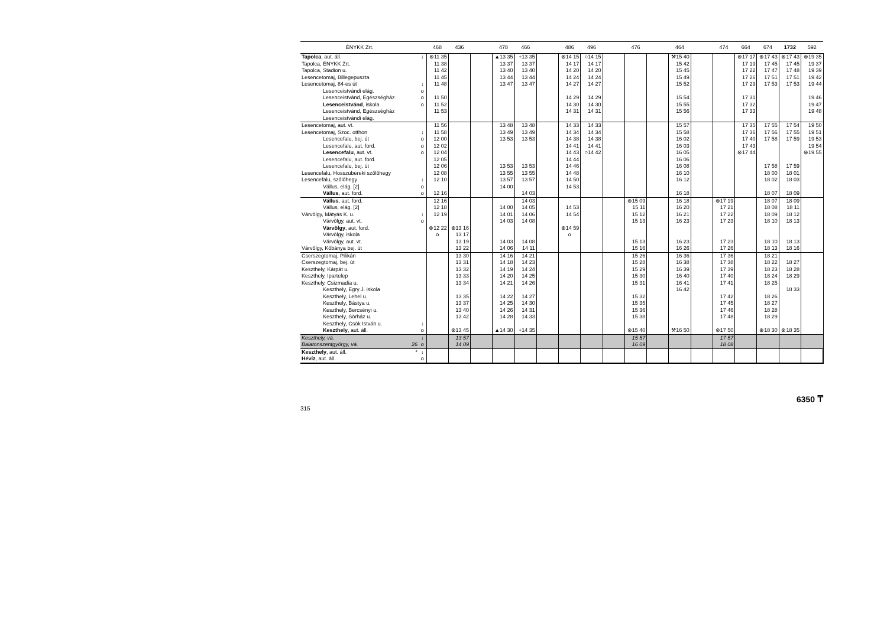| ÉNYKK Zrt. | | 468 | 436 | | 478 | 466 | | 486 | 496 | | 476 | | 464 | | 474 | 664 | 674 | 1732 | 592 |
| --- | --- | --- | --- | --- | --- | --- | --- | --- | --- | --- | --- | --- | --- | --- | --- | --- | --- | --- | --- |
| Tapolca , aut. áll. | ↓ | ⊗11 35 | | | ▲13 35 | +13 35 | | ⊗14 15 | ○14 15 | | | | ⚒15 40 | | | ⊗17 17 | ⊕17 43 | ⊗17 43 | ⊗19 35 |
| Tapolca, ÉNYKK Zrt. | | 11 38 | | | 13 37 | 13 37 | | 14 17 | 14 17 | | | | 15 42 | | | 17 19 | 17 45 | 17 45 | 19 37 |
| Tapolca, Stadion u. | | 11 42 | | | 13 40 | 13 40 | | 14 20 | 14 20 | | | | 15 45 | | | 17 22 | 17 47 | 17 48 | 19 39 |
| Lesencetomaj, Billegepuszta | | 11 45 | | | 13 44 | 13 44 | | 14 24 | 14 24 | | | | 15 49 | | | 17 26 | 17 51 | 17 51 | 19 42 |
| Lesencetomaj, 84-es út | ↓ | 11 48 | | | 13 47 | 13 47 | | 14 27 | 14 27 | | | | 15 52 | | | 17 29 | 17 53 | 17 53 | 19 44 |
| Lesenceistvándi elág. | o | | | | | | | | | | | | | | | | | | |
| Lesenceistvánd, Egészségház | o | 11 50 | | | | | | 14 29 | 14 29 | | | | 15 54 | | | 17 31 | | | 19 46 |
| Lesenceistvánd , iskola | o | 11 52 | | | | | | 14 30 | 14 30 | | | | 15 55 | | | 17 32 | | | 19 47 |
| Lesenceistvánd, Egészségház | | 11 53 | | | | | | 14 31 | 14 31 | | | | 15 56 | | | 17 33 | | | 19 48 |
| Lesenceistvándi elág. | | | | | | | | | | | | | | | | | | | |
| Lesencetomaj, aut. vt. | | 11 56 | | | 13 48 | 13 48 | | 14 33 | 14 33 | | | | 15 57 | | | 17 35 | 17 55 | 17 54 | 19 50 |
| Lesencetomaj, Szoc. otthon | ↓ | 11 58 | | | 13 49 | 13 49 | | 14 34 | 14 34 | | | | 15 58 | | | 17 36 | 17 56 | 17 55 | 19 51 |
| Lesencefalu, bej. út | o | 12 00 | | | 13 53 | 13 53 | | 14 38 | 14 38 | | | | 16 02 | | | 17 40 | 17 58 | 17 59 | 19 53 |
| Lesencefalu, aut. ford. | o | 12 02 | | | | | | 14 41 | 14 41 | | | | 16 03 | | | 17 43 | | | 19 54 |
| Lesencefalu , aut. vt. | o | 12 04 | | | | | | 14 43 | ○14 42 | | | | 16 05 | | | ⊗17 44 | | | ⊗19 55 |
| Lesencefalu, aut. ford. | | 12 05 | | | | | | 14 44 | | | | | 16 06 | | | | | | |
| Lesencefalu, bej. út | | 12 06 | | | 13 53 | 13 53 | | 14 46 | | | | | 16 08 | | | | 17 58 | 17 59 | |
| Lesencefalu, Hosszubereki szőlőhegy | | 12 08 | | | 13 55 | 13 55 | | 14 48 | | | | | 16 10 | | | | 18 00 | 18 01 | |
| Lesencefalu, szőlőhegy | ↓ | 12 10 | | | 13 57 | 13 57 | | 14 50 | | | | | 16 12 | | | | 18 02 | 18 03 | |
| Vállus, elág. [2] | o | | | | 14 00 | | | 14 53 | | | | | | | | | | | |
| Vállus , aut. ford. | o | 12 16 | | | | 14 03 | | | | | | | 16 18 | | | | 18 07 | 18 09 | |
| Vállus , aut. ford. | | 12 16 | | | | 14 03 | | | | | ⊗15 09 | | 16 18 | | ⊗17 19 | | 18 07 | 18 09 | |
| Vállus, elág. [2] | | 12 18 | | | 14 00 | 14 05 | | 14 53 | | | 15 11 | | 16 20 | | 17 21 | | 18 08 | 18 11 | |
| Várvölgy, Mátyás K. u. | ↓ | 12 19 | | | 14 01 | 14 06 | | 14 54 | | | 15 12 | | 16 21 | | 17 22 | | 18 09 | 18 12 | |
| Várvölgy, aut. vt. | o | | | | 14 03 | 14 08 | | | | | 15 13 | | 16 23 | | 17 23 | | 18 10 | 18 13 | |
| Várvölgy , aut. ford. | | ⊗12 22 | ⊗13 16 | | | | | ⊗14 59 | | | | | | | | | | | |
| Várvölgy, iskola | | o | 13 17 | | | | | o | | | | | | | | | | | |
| Várvölgy, aut. vt. | | | 13 19 | | 14 03 | 14 08 | | | | | 15 13 | | 16 23 | | 17 23 | | 18 10 | 18 13 | |
| Várvölgy, Kőbánya bej. út | | | 13 22 | | 14 06 | 14 11 | | | | | 15 16 | | 16 26 | | 17 26 | | 18 13 | 18 16 | |
| Cserszegtomaj, Pilikán | | | 13 30 | | 14 16 | 14 21 | | | | | 15 26 | | 16 36 | | 17 36 | | 18 21 | | |
| Cserszegtomaj, bej. út | | | 13 31 | | 14 18 | 14 23 | | | | | 15 28 | | 16 38 | | 17 38 | | 18 22 | 18 27 | |
| Keszthely, Kárpát u. | | | 13 32 | | 14 19 | 14 24 | | | | | 15 29 | | 16 39 | | 17 39 | | 18 23 | 18 28 | |
| Keszthely, Ipartelep | | | 13 33 | | 14 20 | 14 25 | | | | | 15 30 | | 16 40 | | 17 40 | | 18 24 | 18 29 | |
| Keszthely, Csizmadia u. | | | 13 34 | | 14 21 | 14 26 | | | | | 15 31 | | 16 41 | | 17 41 | | 18 25 | | |
| Keszthely, Egry J. iskola | | | | | | | | | | | | | 16 42 | | | | | 18 33 | |
| Keszthely, Lehel u. | | | 13 35 | | 14 22 | 14 27 | | | | | 15 32 | | | | 17 42 | | 18 26 | | |
| Keszthely, Bástya u. | | | 13 37 | | 14 25 | 14 30 | | | | | 15 35 | | | | 17 45 | | 18 27 | | |
| Keszthely, Bercsényi u. | | | 13 40 | | 14 26 | 14 31 | | | | | 15 36 | | | | 17 46 | | 18 28 | | |
| Keszthely, Sörház u. | | | 13 42 | | 14 28 | 14 33 | | | | | 15 38 | | | | 17 48 | | 18 29 | | |
| Keszthely, Csók István u. | ↓ | | | | | | | | | | | | | | | | | | |
| Keszthely , aut. áll. | o | | ⊗13 45 | | ▲14 30 | +14 35 | | | | | ⊗15 40 | | ⚒16 50 | | ⊗17 50 | | ⊕18 30 | ⊗18 35 | |
| Keszthely, vá. | ↓ | | 13 57 | | | | | | | | 15 57 | | | | 17 57 | | | | |
| Balatonszentgyörgy, vá. 26 | o | | 14 09 | | | | | | | | 16 09 | | | | 18 08 | | | | |
| Keszthely , aut. áll. * | ↓ | | | | | | | | | | | | | | | | | | |
| Hévíz , aut. áll. | o | | | | | | | | | | | | | | | | | | |
315 6350 ⍑